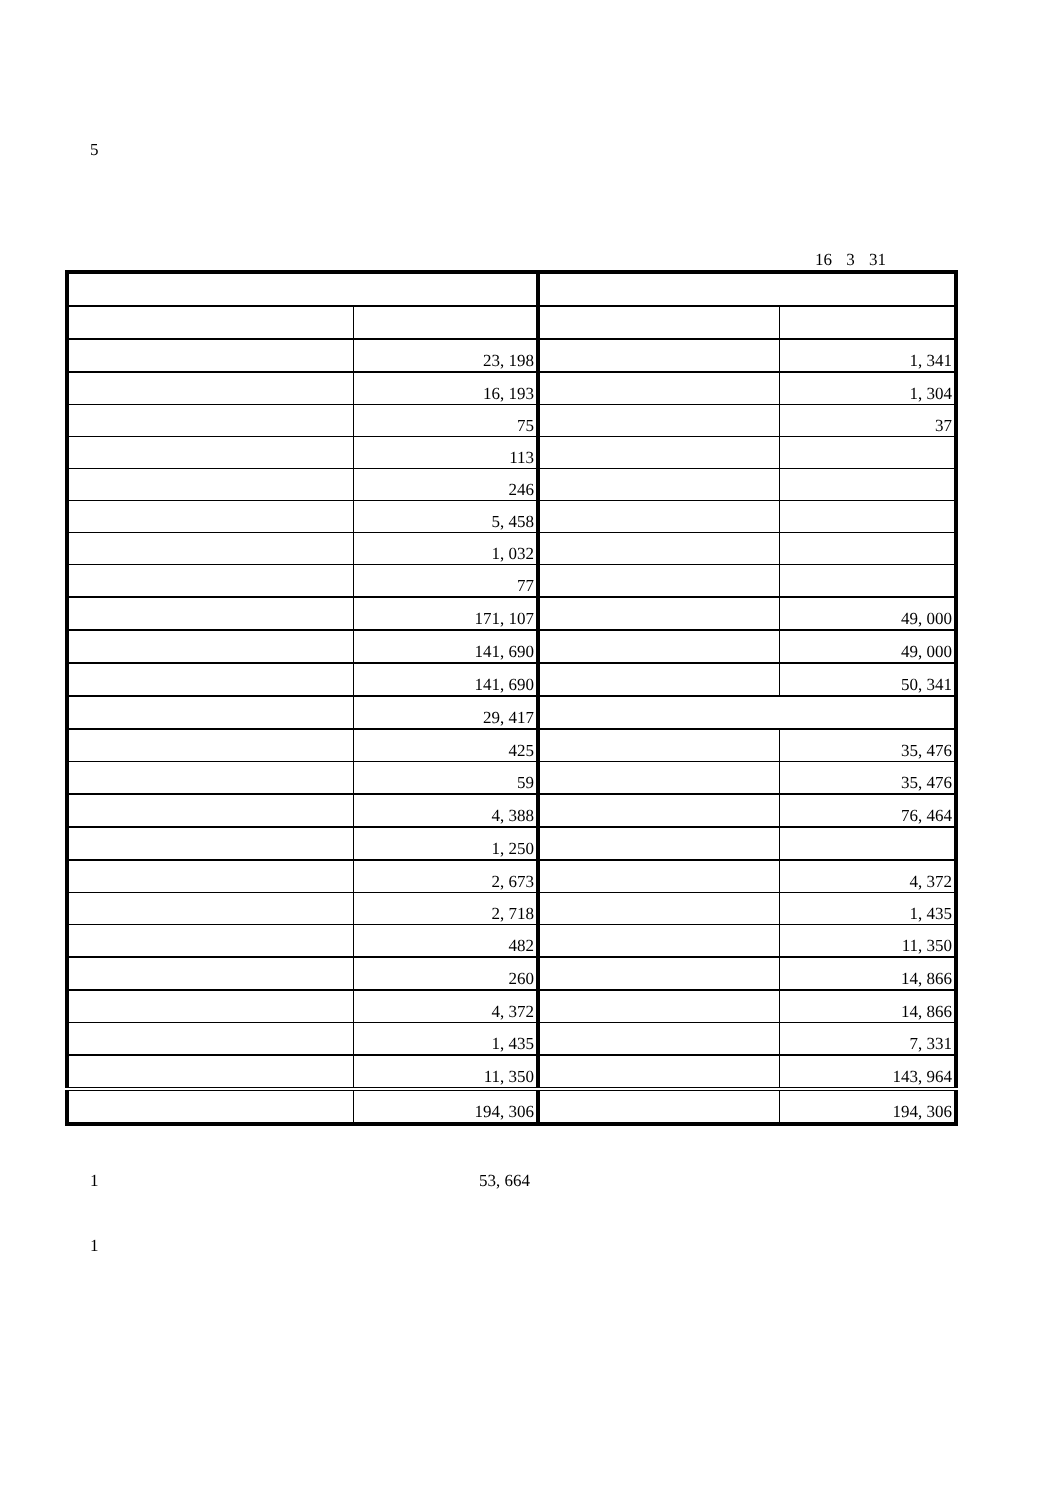5
16 3 31
| | 23, 198 | | 1, 341 |
| | 16, 193 | | 1, 304 |
| | 75 | | 37 |
| | 113 | | |
| | 246 | | |
| | 5, 458 | | |
| | 1, 032 | | |
| | 77 | | |
| | 171, 107 | | 49, 000 |
| | 141, 690 | | 49, 000 |
| | 141, 690 | | 50, 341 |
| | 29, 417 | | |
| | 425 | | 35, 476 |
| | 59 | | 35, 476 |
| | 4, 388 | | 76, 464 |
| | 1, 250 | | |
| | 2, 673 | | 4, 372 |
| | 2, 718 | | 1, 435 |
| | 482 | | 11, 350 |
| | 260 | | 14, 866 |
| | 4, 372 | | 14, 866 |
| | 1, 435 | | 7, 331 |
| | 11, 350 | | 143, 964 |
| | 194, 306 | | 194, 306 |
1 53, 664
1